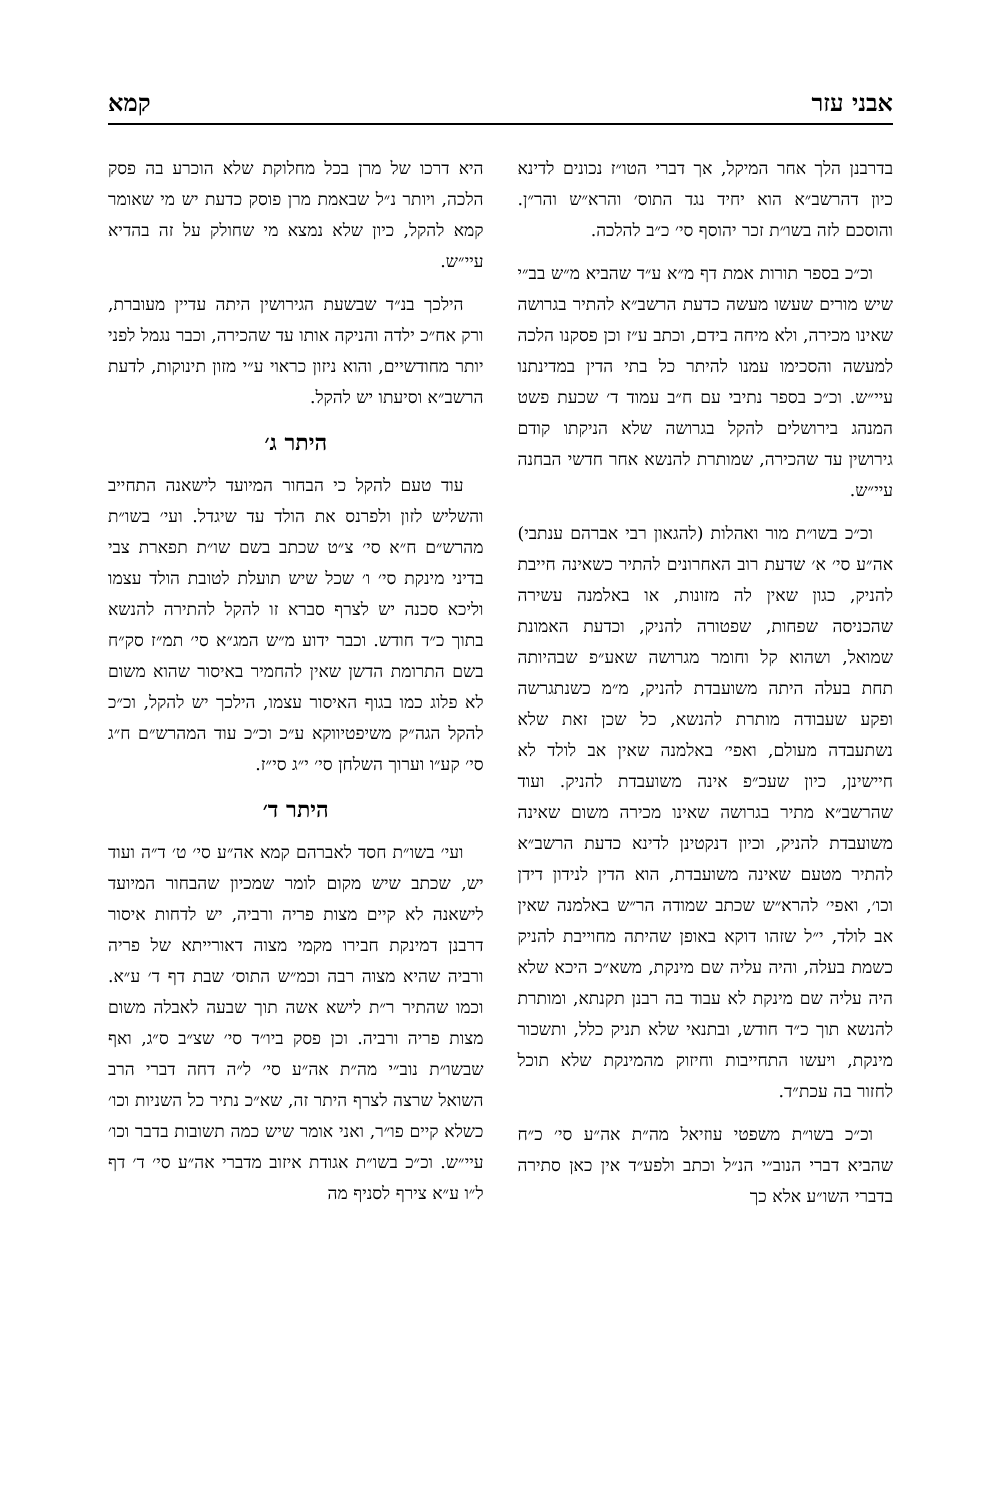אבני עזר קמא
בדרבנן הלך אחר המיקל, אך דברי הטו״ז נכונים לדינא כיון דהרשב״א הוא יחיד נגד התוס׳ והרא״ש והר״ן. והוסכם לזה בשו״ת זכר יהוסף סי׳ כ״ב להלכה.
וכ״כ בספר תורות אמת דף מ״א ע״ד שהביא מ״ש בב״י שיש מורים שעשו מעשה כדעת הרשב״א להתיר בגרושה שאינו מכירה, ולא מיחה בידם, וכתב ע״ז וכן פסקנו הלכה למעשה והסכימו עמנו להיתר כל בתי הדין במדינתנו עיי״ש. וכ״כ בספר נתיבי עם ח״ב עמוד ד׳ שכעת פשט המנהג בירושלים להקל בגרושה שלא הניקתו קודם גירושין עד שהכירה, שמותרת להנשא אחר חדשי הבחנה עיי״ש.
וכ״כ בשו״ת מור ואהלות (להגאון רבי אברהם ענתבי) אה״ע סי׳ א׳ שדעת רוב האחרונים להתיר כשאינה חייבת להניק, כגון שאין לה מזונות, או באלמנה עשירה שהכניסה שפחות, שפטורה להניק, וכדעת האמונת שמואל, ושהוא קל וחומר מגרושה שאע״פ שבהיותה תחת בעלה היתה משועבדת להניק, מ״מ כשנתגרשה ופקע שעבודה מותרת להנשא, כל שכן זאת שלא נשתעבדה מעולם, ואפי׳ באלמנה שאין אב לולד לא חיישינן, כיון שעכ״פ אינה משועבדת להניק. ועוד שהרשב״א מתיר בגרושה שאינו מכירה משום שאינה משועבדת להניק, וכיון דנקטינן לדינא כדעת הרשב״א להתיר מטעם שאינה משועבדת, הוא הדין לנידון דידן וכו׳, ואפי׳ להרא״ש שכתב שמודה הר״ש באלמנה שאין אב לולד, י״ל שזהו דוקא באופן שהיתה מחוייבת להניק כשמת בעלה, והיה עליה שם מינקת, משא״כ היכא שלא היה עליה שם מינקת לא עבוד בה רבנן תקנתא, ומותרת להנשא תוך כ״ד חודש, ובתנאי שלא תניק כלל, ותשכור מינקת, ויעשו התחייבות וחיזוק מהמינקת שלא תוכל לחזור בה עכת״ד.
וכ״כ בשו״ת משפטי עוזיאל מה״ת אה״ע סי׳ כ״ח שהביא דברי הנוב״י הנ״ל וכתב ולפע״ד אין כאן סתירה בדברי השו״ע אלא כך
היא דרכו של מרן בכל מחלוקת שלא הוכרע בה פסק הלכה, ויותר נ״ל שבאמת מרן פוסק כדעת יש מי שאומר קמא להקל, כיון שלא נמצא מי שחולק על זה בהדיא עיי״ש.
הילכך בנ״ד שבשעת הגירושין היתה עדיין מעוברת, ורק אח״כ ילדה והניקה אותו עד שהכירה, וכבר נגמל לפני יותר מחודשיים, והוא ניזון כראוי ע״י מזון תינוקות, לדעת הרשב״א וסיעתו יש להקל.
היתר ג׳
עוד טעם להקל כי הבחור המיועד לישאנה התחייב והשליש לזון ולפרנס את הולד עד שיגדל. ועי׳ בשו״ת מהרש״ם ח״א סי׳ צ״ט שכתב בשם שו״ת תפארת צבי בדיני מינקת סי׳ ו׳ שכל שיש תועלת לטובת הולד עצמו וליכא סכנה יש לצרף סברא זו להקל להתירה להנשא בתוך כ״ד חודש. וכבר ידוע מ״ש המג״א סי׳ תמ״ז סק״ח בשם התרומת הדשן שאין להחמיר באיסור שהוא משום לא פלוג כמו בגוף האיסור עצמו, הילכך יש להקל, וכ״כ להקל הגה״ק משיפטיווקא ע״כ וכ״כ עוד המהרש״ם ח״ג סי׳ קע״ו וערוך השלחן סי׳ י״ג סי״ז.
היתר ד׳
ועי׳ בשו״ת חסד לאברהם קמא אה״ע סי׳ ט׳ ד״ה ועוד יש, שכתב שיש מקום לומר שמכיון שהבחור המיועד לישאנה לא קיים מצות פריה ורביה, יש לדחות איסור דרבנן דמינקת חבירו מקמי מצוה דאורייתא של פריה ורביה שהיא מצוה רבה וכמ״ש התוס׳ שבת דף ד׳ ע״א. וכמו שהתיר ר״ת לישא אשה תוך שבעה לאבלה משום מצות פריה ורביה. וכן פסק ביו״ד סי׳ שצ״ב ס״ג, ואף שבשו״ת נוב״י מה״ת אה״ע סי׳ ל״ה דחה דברי הרב השואל שרצה לצרף היתר זה, שא״כ נתיר כל השניות וכו׳ כשלא קיים פו״ר, ואני אומר שיש כמה תשובות בדבר וכו׳ עיי״ש. וכ״כ בשו״ת אגודת איזוב מדברי אה״ע סי׳ ד׳ דף ל״ו ע״א צירף לסניף מה